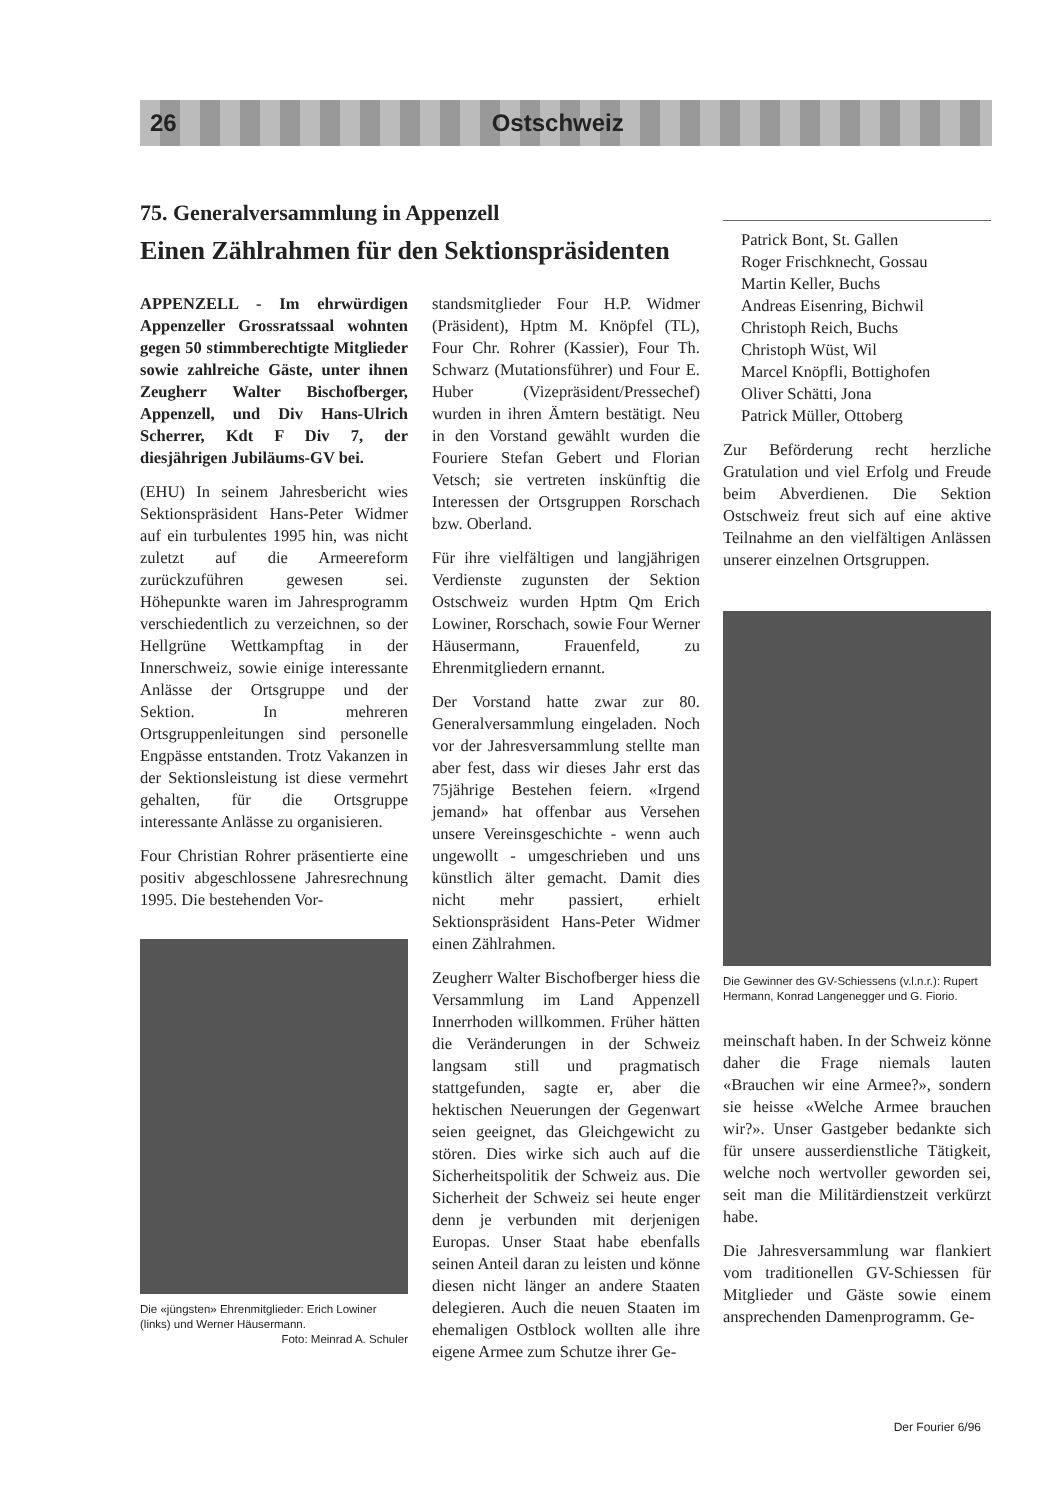26 Ostschweiz
75. Generalversammlung in Appenzell
Einen Zählrahmen für den Sektionspräsidenten
APPENZELL - Im ehrwürdigen Appenzeller Grossratssaal wohnten gegen 50 stimmberechtigte Mitglieder sowie zahlreiche Gäste, unter ihnen Zeugherr Walter Bischofberger, Appenzell, und Div Hans-Ulrich Scherrer, Kdt F Div 7, der diesjährigen Jubiläums-GV bei.
(EHU) In seinem Jahresbericht wies Sektionspräsident Hans-Peter Widmer auf ein turbulentes 1995 hin, was nicht zuletzt auf die Armeereform zurückzuführen gewesen sei. Höhepunkte waren im Jahresprogramm verschiedentlich zu verzeichnen, so der Hellgrüne Wettkampftag in der Innerschweiz, sowie einige interessante Anlässe der Ortsgruppe und der Sektion. In mehreren Ortsgruppenleitungen sind personelle Engpässe entstanden. Trotz Vakanzen in der Sektionsleistung ist diese vermehrt gehalten, für die Ortsgruppe interessante Anlässe zu organisieren.
Four Christian Rohrer präsentierte eine positiv abgeschlossene Jahresrechnung 1995. Die bestehenden Vor-
Die «jüngsten» Ehrenmitglieder: Erich Lowiner (links) und Werner Häusermann.
Foto: Meinrad A. Schuler
standsmitglieder Four H.P. Widmer (Präsident), Hptm M. Knöpfel (TL), Four Chr. Rohrer (Kassier), Four Th. Schwarz (Mutationsführer) und Four E. Huber (Vizepräsident/Pressechef) wurden in ihren Ämtern bestätigt. Neu in den Vorstand gewählt wurden die Fouriere Stefan Gebert und Florian Vetsch; sie vertreten inskünftig die Interessen der Ortsgruppen Rorschach bzw. Oberland.
Für ihre vielfältigen und langjährigen Verdienste zugunsten der Sektion Ostschweiz wurden Hptm Qm Erich Lowiner, Rorschach, sowie Four Werner Häusermann, Frauenfeld, zu Ehrenmitgliedern ernannt.
Der Vorstand hatte zwar zur 80. Generalversammlung eingeladen. Noch vor der Jahresversammlung stellte man aber fest, dass wir dieses Jahr erst das 75jährige Bestehen feiern. «Irgend jemand» hat offenbar aus Versehen unsere Vereinsgeschichte - wenn auch ungewollt - umgeschrieben und uns künstlich älter gemacht. Damit dies nicht mehr passiert, erhielt Sektionspräsident Hans-Peter Widmer einen Zählrahmen.
Zeugherr Walter Bischofberger hiess die Versammlung im Land Appenzell Innerrhoden willkommen. Früher hätten die Veränderungen in der Schweiz langsam still und pragmatisch stattgefunden, sagte er, aber die hektischen Neuerungen der Gegenwart seien geeignet, das Gleichgewicht zu stören. Dies wirke sich auch auf die Sicherheitspolitik der Schweiz aus. Die Sicherheit der Schweiz sei heute enger denn je verbunden mit derjenigen Europas. Unser Staat habe ebenfalls seinen Anteil daran zu leisten und könne diesen nicht länger an andere Staaten delegieren. Auch die neuen Staaten im ehemaligen Ostblock wollten alle ihre eigene Armee zum Schutze ihrer Ge-
Patrick Bont, St. Gallen
Roger Frischknecht, Gossau
Martin Keller, Buchs
Andreas Eisenring, Bichwil
Christoph Reich, Buchs
Christoph Wüst, Wil
Marcel Knöpfli, Bottighofen
Oliver Schätti, Jona
Patrick Müller, Ottoberg
Zur Beförderung recht herzliche Gratulation und viel Erfolg und Freude beim Abverdienen. Die Sektion Ostschweiz freut sich auf eine aktive Teilnahme an den vielfältigen Anlässen unserer einzelnen Ortsgruppen.
Die Gewinner des GV-Schiessens (v.l.n.r.): Rupert Hermann, Konrad Langenegger und G. Fiorio.
meinschaft haben. In der Schweiz könne daher die Frage niemals lauten «Brauchen wir eine Armee?», sondern sie heisse «Welche Armee brauchen wir?». Unser Gastgeber bedankte sich für unsere ausserdienstliche Tätigkeit, welche noch wertvoller geworden sei, seit man die Militärdienstzeit verkürzt habe.
Die Jahresversammlung war flankiert vom traditionellen GV-Schiessen für Mitglieder und Gäste sowie einem ansprechenden Damenprogramm. Ge-
Der Fourier 6/96